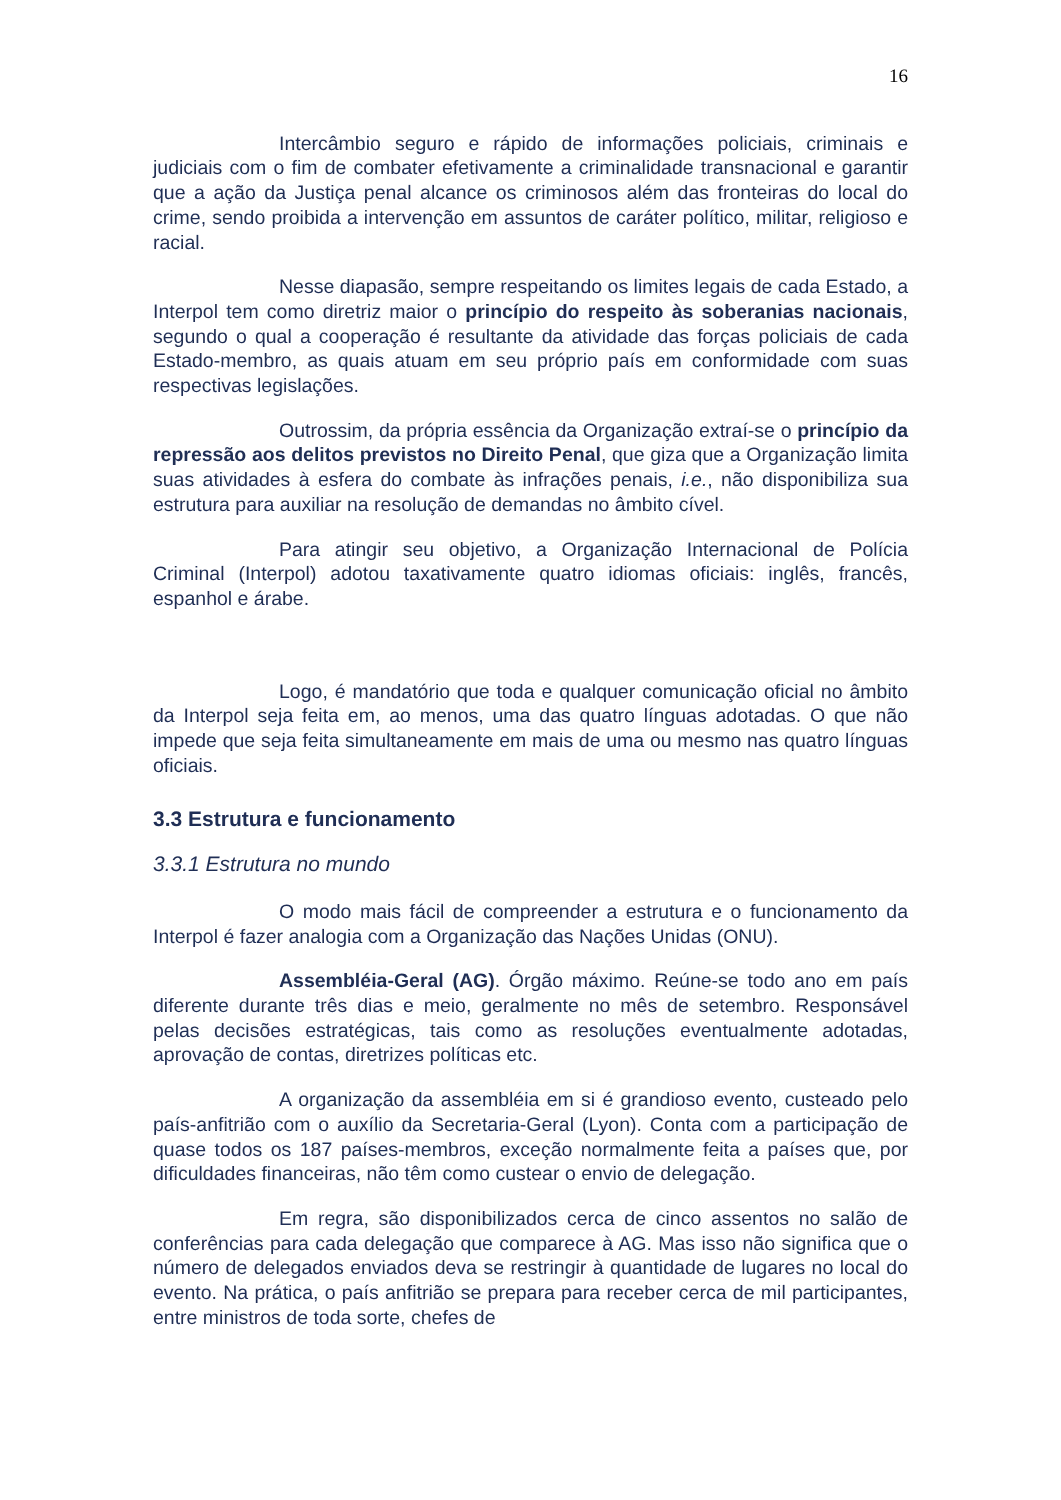16
Intercâmbio seguro e rápido de informações policiais, criminais e judiciais com o fim de combater efetivamente a criminalidade transnacional e garantir que a ação da Justiça penal alcance os criminosos além das fronteiras do local do crime, sendo proibida a intervenção em assuntos de caráter político, militar, religioso e racial.
Nesse diapasão, sempre respeitando os limites legais de cada Estado, a Interpol tem como diretriz maior o princípio do respeito às soberanias nacionais, segundo o qual a cooperação é resultante da atividade das forças policiais de cada Estado-membro, as quais atuam em seu próprio país em conformidade com suas respectivas legislações.
Outrossim, da própria essência da Organização extraí-se o princípio da repressão aos delitos previstos no Direito Penal, que giza que a Organização limita suas atividades à esfera do combate às infrações penais, i.e., não disponibiliza sua estrutura para auxiliar na resolução de demandas no âmbito cível.
Para atingir seu objetivo, a Organização Internacional de Polícia Criminal (Interpol) adotou taxativamente quatro idiomas oficiais: inglês, francês, espanhol e árabe.
Logo, é mandatório que toda e qualquer comunicação oficial no âmbito da Interpol seja feita em, ao menos, uma das quatro línguas adotadas. O que não impede que seja feita simultaneamente em mais de uma ou mesmo nas quatro línguas oficiais.
3.3 Estrutura e funcionamento
3.3.1 Estrutura no mundo
O modo mais fácil de compreender a estrutura e o funcionamento da Interpol é fazer analogia com a Organização das Nações Unidas (ONU).
Assembléia-Geral (AG). Órgão máximo. Reúne-se todo ano em país diferente durante três dias e meio, geralmente no mês de setembro. Responsável pelas decisões estratégicas, tais como as resoluções eventualmente adotadas, aprovação de contas, diretrizes políticas etc.
A organização da assembléia em si é grandioso evento, custeado pelo país-anfitrião com o auxílio da Secretaria-Geral (Lyon). Conta com a participação de quase todos os 187 países-membros, exceção normalmente feita a países que, por dificuldades financeiras, não têm como custear o envio de delegação.
Em regra, são disponibilizados cerca de cinco assentos no salão de conferências para cada delegação que comparece à AG. Mas isso não significa que o número de delegados enviados deva se restringir à quantidade de lugares no local do evento. Na prática, o país anfitrião se prepara para receber cerca de mil participantes, entre ministros de toda sorte, chefes de